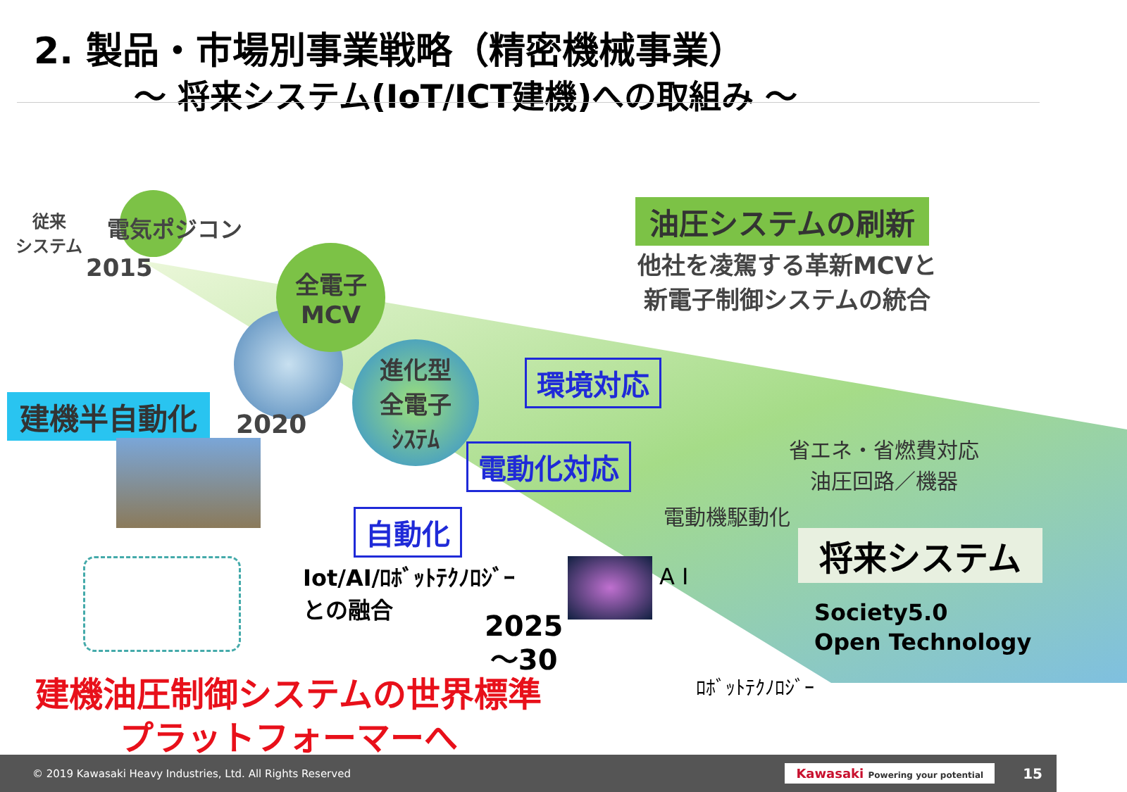2. 製品・市場別事業戦略（精密機械事業）
～ 将来システム(IoT/ICT建機)への取組み ～
従来
システム
電気ポジコン
2015
全電子
MCV
進化型
全電子
ｼｽﾃﾑ
油圧システムの刷新
他社を凌駕する革新MCVと
新電子制御システムの統合
建機半自動化 2020
環境対応
電動化対応
自動化
省エネ・省燃費対応
油圧回路／機器
電動機駆動化
将来システム
Iot/AI/ﾛﾎﾞｯﾄﾃｸﾉﾛｼﾞｰ
との融合
A I
Society5.0
Open Technology
2025
～30
ﾛﾎﾞｯﾄﾃｸﾉﾛｼﾞｰ
建機油圧制御システムの世界標準
プラットフォーマーへ
© 2019 Kawasaki Heavy Industries, Ltd. All Rights Reserved Kawasaki Powering your potential 15